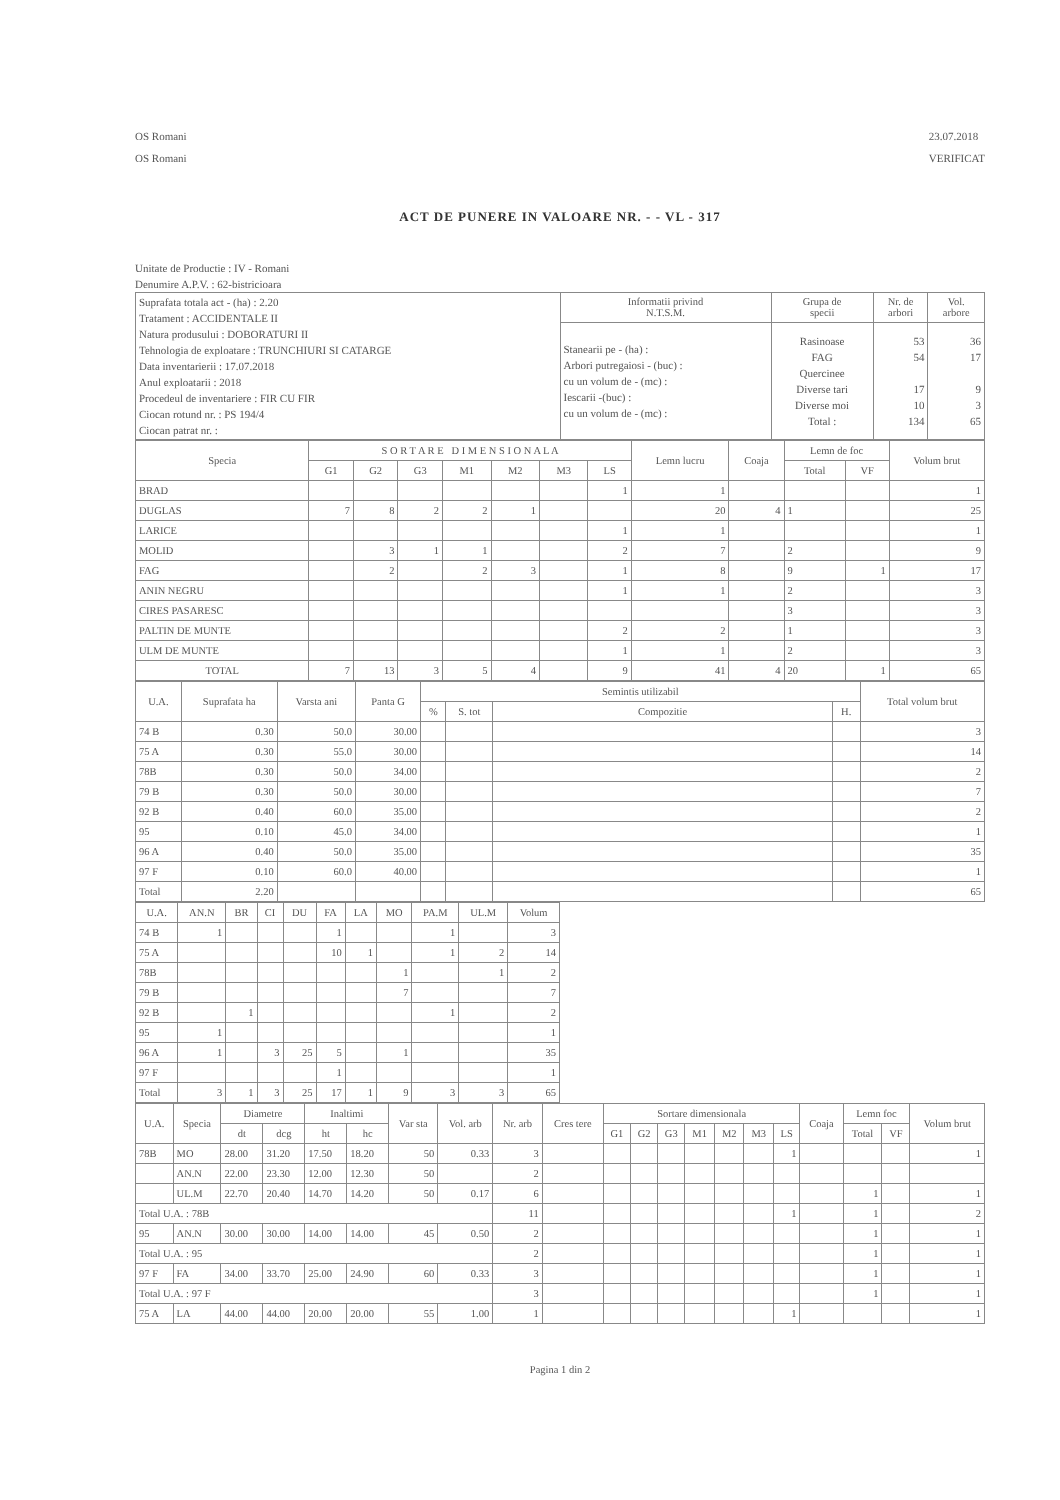OS Romani
OS Romani
23.07.2018
VERIFICAT
ACT DE PUNERE IN VALOARE NR. - - VL - 317
Unitate de Productie : IV - Romani
Denumire A.P.V. : 62-bistricioara
| Suprafata totala act - (ha) : 2.20 Tratament : ACCIDENTALE II Natura produsului : DOBORATURI II Tehnologia de exploatare : TRUNCHIURI SI CATARGE Data inventarierii : 17.07.2018 Anul exploatarii : 2018 Procedeul de inventariere : FIR CU FIR Ciocan rotund nr. : PS 194/4 Ciocan patrat nr. : | Informatii privind N.T.S.M. | Grupa de specii | Nr. de arbori | Vol. arbore |
| | Stanearii pe - (ha) : Arbori putregaiosi - (buc) : cu un volum de - (mc) : Iescarii -(buc) : cu un volum de - (mc) : | Rasinoase FAG Quercinee Diverse tari Diverse moi Total : | 53 54 17 10 134 | 36 17 9 3 65 |
| Specia | S O R T A R E D I M E N S I O N A L A | | | | | | | Lemn lucru | Coaja | Lemn de foc | | Volum brut |
| --- | --- | --- | --- | --- | --- | --- | --- | --- | --- | --- | --- | --- |
| | G1 | G2 | G3 | M1 | M2 | M3 | LS | | | Total | VF | |
| BRAD | | | | | | | 1 | 1 | | | | 1 |
| DUGLAS | 7 | 8 | 2 | 2 | 1 | | | 20 | 4 | 1 | | 25 |
| LARICE | | | | | | | 1 | 1 | | | | 1 |
| MOLID | | 3 | 1 | 1 | | | 2 | 7 | | 2 | | 9 |
| FAG | | 2 | | 2 | 3 | | 1 | 8 | | 9 | 1 | 17 |
| ANIN NEGRU | | | | | | | 1 | 1 | | 2 | | 3 |
| CIRES PASARESC | | | | | | | | | | 3 | | 3 |
| PALTIN DE MUNTE | | | | | | | 2 | 2 | | 1 | | 3 |
| ULM DE MUNTE | | | | | | | 1 | 1 | | 2 | | 3 |
| TOTAL | 7 | 13 | 3 | 5 | 4 | | 9 | 41 | 4 | 20 | 1 | 65 |
| U.A. | Suprafata ha | Varsta ani | Panta G | Semintis utilizabil | | | | Total volum brut |
| --- | --- | --- | --- | --- | --- | --- | --- | --- |
| | | | | % | S. tot | Compozitie | H. | |
| 74 B | 0.30 | 50.0 | 30.00 | | | | | 3 |
| 75 A | 0.30 | 55.0 | 30.00 | | | | | 14 |
| 78B | 0.30 | 50.0 | 34.00 | | | | | 2 |
| 79 B | 0.30 | 50.0 | 30.00 | | | | | 7 |
| 92 B | 0.40 | 60.0 | 35.00 | | | | | 2 |
| 95 | 0.10 | 45.0 | 34.00 | | | | | 1 |
| 96 A | 0.40 | 50.0 | 35.00 | | | | | 35 |
| 97 F | 0.10 | 60.0 | 40.00 | | | | | 1 |
| Total | 2.20 | | | | | | | 65 |
| U.A. | AN.N | BR | CI | DU | FA | LA | MO | PA.M | UL.M | Volum |
| --- | --- | --- | --- | --- | --- | --- | --- | --- | --- | --- |
| 74 B | 1 | | | | 1 | | | 1 | | 3 |
| 75 A | | | | | 10 | 1 | | 1 | 2 | 14 |
| 78B | | | | | | | 1 | | 1 | 2 |
| 79 B | | | | | | | 7 | | | 7 |
| 92 B | | 1 | | | | | | 1 | | 2 |
| 95 | 1 | | | | | | | | | 1 |
| 96 A | 1 | | 3 | 25 | 5 | | 1 | | | 35 |
| 97 F | | | | | 1 | | | | | 1 |
| Total | 3 | 1 | 3 | 25 | 17 | 1 | 9 | 3 | 3 | 65 |
| U.A. | Specia | Diametre | | Inaltimi | | Var sta | Vol. arb | Nr. arb | Cres tere | Sortare dimensionala | | | | | | | Coaja | Lemn foc | | Volum brut |
| --- | --- | --- | --- | --- | --- | --- | --- | --- | --- | --- | --- | --- | --- | --- | --- | --- | --- | --- | --- | --- |
| | | dt | dcg | ht | hc | | | | | G1 | G2 | G3 | M1 | M2 | M3 | LS | | Total | VF | |
| 78B | MO | 28.00 | 31.20 | 17.50 | 18.20 | 50 | 0.33 | 3 | | | | | | | | 1 | | | | 1 |
| | AN.N | 22.00 | 23.30 | 12.00 | 12.30 | 50 | | 2 | | | | | | | | | | | | |
| | UL.M | 22.70 | 20.40 | 14.70 | 14.20 | 50 | 0.17 | 6 | | | | | | | | | | 1 | | 1 |
| Total U.A. : 78B | | | | | | | | 11 | | | | | | | | 1 | | 1 | | 2 |
| 95 | AN.N | 30.00 | 30.00 | 14.00 | 14.00 | 45 | 0.50 | 2 | | | | | | | | | | 1 | | 1 |
| Total U.A. : 95 | | | | | | | | 2 | | | | | | | | | | 1 | | 1 |
| 97 F | FA | 34.00 | 33.70 | 25.00 | 24.90 | 60 | 0.33 | 3 | | | | | | | | | | 1 | | 1 |
| Total U.A. : 97 F | | | | | | | | 3 | | | | | | | | | | 1 | | 1 |
| 75 A | LA | 44.00 | 44.00 | 20.00 | 20.00 | 55 | 1.00 | 1 | | | | | | | | 1 | | | | 1 |
Pagina 1 din 2